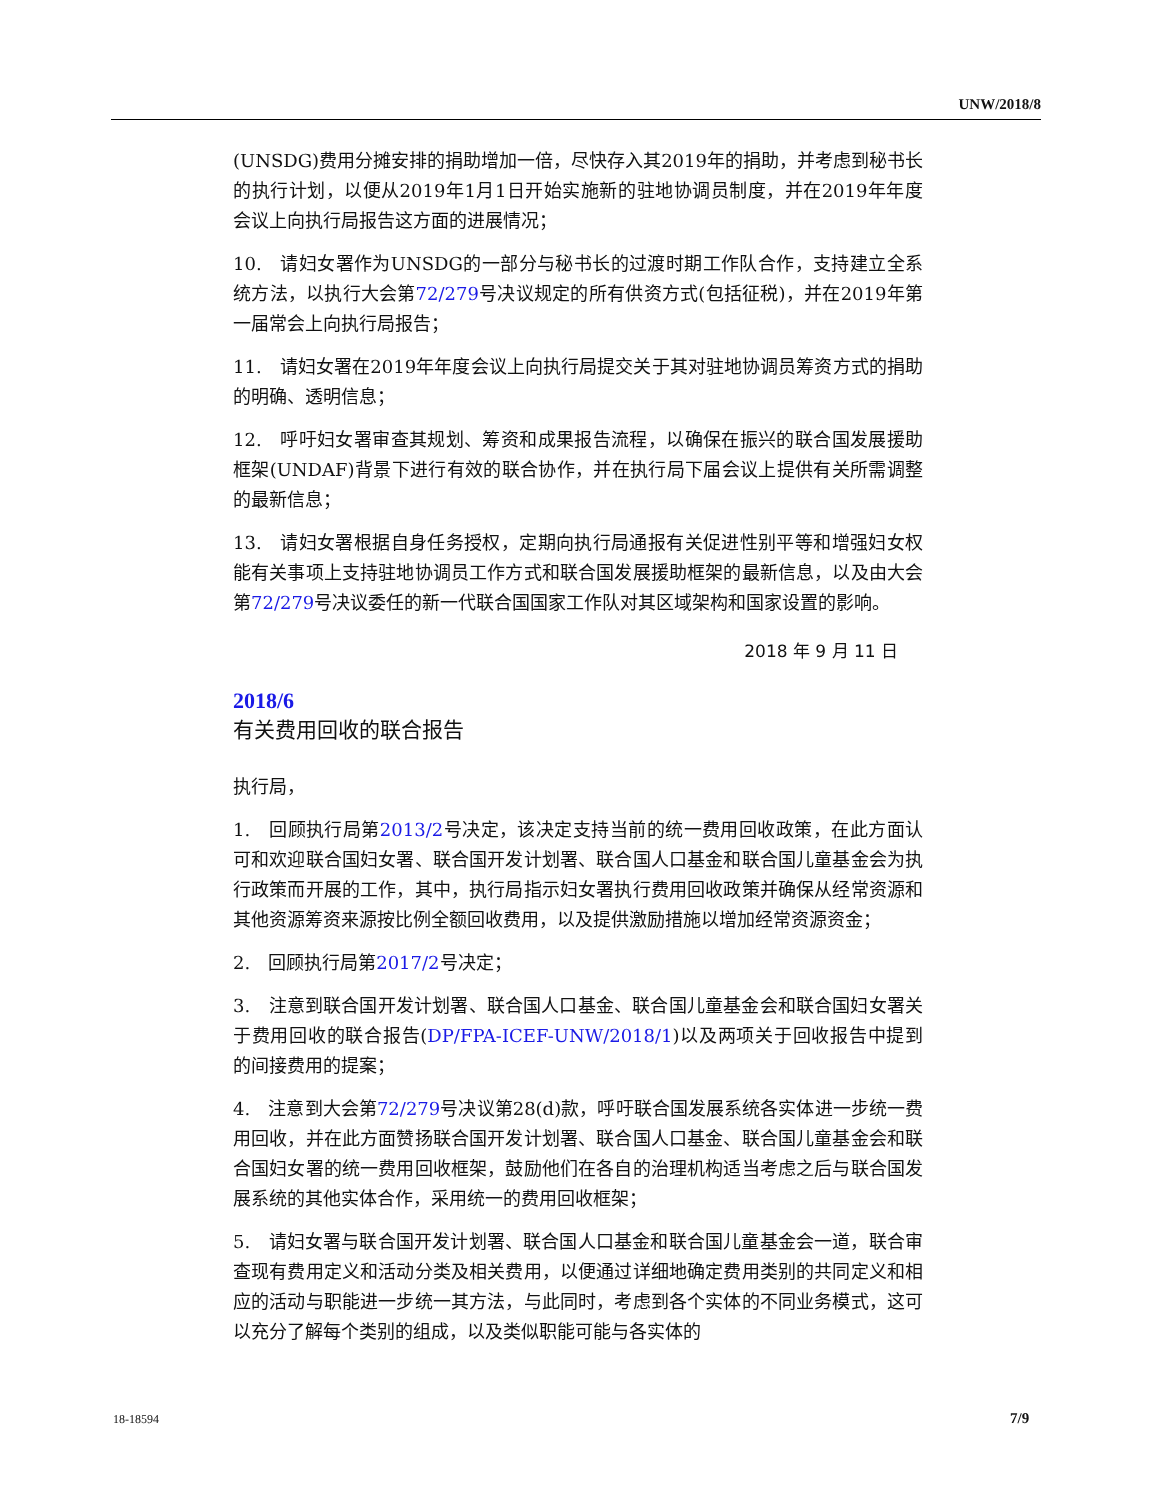UNW/2018/8
(UNSDG)费用分摊安排的捐助增加一倍，尽快存入其2019年的捐助，并考虑到秘书长的执行计划，以便从2019年1月1日开始实施新的驻地协调员制度，并在2019年年度会议上向执行局报告这方面的进展情况；
10.　请妇女署作为UNSDG的一部分与秘书长的过渡时期工作队合作，支持建立全系统方法，以执行大会第72/279号决议规定的所有供资方式(包括征税)，并在2019年第一届常会上向执行局报告；
11.　请妇女署在2019年年度会议上向执行局提交关于其对驻地协调员筹资方式的捐助的明确、透明信息；
12.　呼吁妇女署审查其规划、筹资和成果报告流程，以确保在振兴的联合国发展援助框架(UNDAF)背景下进行有效的联合协作，并在执行局下届会议上提供有关所需调整的最新信息；
13.　请妇女署根据自身任务授权，定期向执行局通报有关促进性别平等和增强妇女权能有关事项上支持驻地协调员工作方式和联合国发展援助框架的最新信息，以及由大会第72/279号决议委任的新一代联合国国家工作队对其区域架构和国家设置的影响。
2018 年 9 月 11 日
2018/6
有关费用回收的联合报告
执行局，
1.　回顾执行局第2013/2号决定，该决定支持当前的统一费用回收政策，在此方面认可和欢迎联合国妇女署、联合国开发计划署、联合国人口基金和联合国儿童基金会为执行政策而开展的工作，其中，执行局指示妇女署执行费用回收政策并确保从经常资源和其他资源筹资来源按比例全额回收费用，以及提供激励措施以增加经常资源资金；
2.　回顾执行局第2017/2号决定；
3.　注意到联合国开发计划署、联合国人口基金、联合国儿童基金会和联合国妇女署关于费用回收的联合报告(DP/FPA-ICEF-UNW/2018/1)以及两项关于回收报告中提到的间接费用的提案；
4.　注意到大会第72/279号决议第28(d)款，呼吁联合国发展系统各实体进一步统一费用回收，并在此方面赞扬联合国开发计划署、联合国人口基金、联合国儿童基金会和联合国妇女署的统一费用回收框架，鼓励他们在各自的治理机构适当考虑之后与联合国发展系统的其他实体合作，采用统一的费用回收框架；
5.　请妇女署与联合国开发计划署、联合国人口基金和联合国儿童基金会一道，联合审查现有费用定义和活动分类及相关费用，以便通过详细地确定费用类别的共同定义和相应的活动与职能进一步统一其方法，与此同时，考虑到各个实体的不同业务模式，这可以充分了解每个类别的组成，以及类似职能可能与各实体的
18-18594 7/9